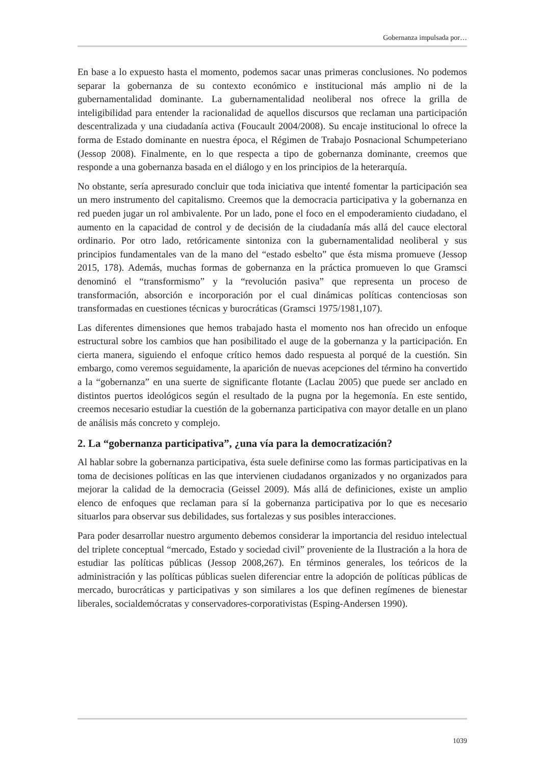Gobernanza impulsada por…
En base a lo expuesto hasta el momento, podemos sacar unas primeras conclusiones. No podemos separar la gobernanza de su contexto económico e institucional más amplio ni de la gubernamentalidad dominante. La gubernamentalidad neoliberal nos ofrece la grilla de inteligibilidad para entender la racionalidad de aquellos discursos que reclaman una participación descentralizada y una ciudadanía activa (Foucault 2004/2008). Su encaje institucional lo ofrece la forma de Estado dominante en nuestra época, el Régimen de Trabajo Posnacional Schumpeteriano (Jessop 2008). Finalmente, en lo que respecta a tipo de gobernanza dominante, creemos que responde a una gobernanza basada en el diálogo y en los principios de la heterarquía.
No obstante, sería apresurado concluir que toda iniciativa que intenté fomentar la participación sea un mero instrumento del capitalismo. Creemos que la democracia participativa y la gobernanza en red pueden jugar un rol ambivalente. Por un lado, pone el foco en el empoderamiento ciudadano, el aumento en la capacidad de control y de decisión de la ciudadanía más allá del cauce electoral ordinario. Por otro lado, retóricamente sintoniza con la gubernamentalidad neoliberal y sus principios fundamentales van de la mano del “estado esbelto” que ésta misma promueve (Jessop 2015, 178). Además, muchas formas de gobernanza en la práctica promueven lo que Gramsci denominó el “transformismo” y la “revolución pasiva” que representa un proceso de transformación, absorción e incorporación por el cual dinámicas políticas contenciosas son transformadas en cuestiones técnicas y burocráticas (Gramsci 1975/1981,107).
Las diferentes dimensiones que hemos trabajado hasta el momento nos han ofrecido un enfoque estructural sobre los cambios que han posibilitado el auge de la gobernanza y la participación. En cierta manera, siguiendo el enfoque crítico hemos dado respuesta al porqué de la cuestión. Sin embargo, como veremos seguidamente, la aparición de nuevas acepciones del término ha convertido a la “gobernanza” en una suerte de significante flotante (Laclau 2005) que puede ser anclado en distintos puertos ideológicos según el resultado de la pugna por la hegemonía. En este sentido, creemos necesario estudiar la cuestión de la gobernanza participativa con mayor detalle en un plano de análisis más concreto y complejo.
2. La “gobernanza participativa”, ¿una vía para la democratización?
Al hablar sobre la gobernanza participativa, ésta suele definirse como las formas participativas en la toma de decisiones políticas en las que intervienen ciudadanos organizados y no organizados para mejorar la calidad de la democracia (Geissel 2009). Más allá de definiciones, existe un amplio elenco de enfoques que reclaman para sí la gobernanza participativa por lo que es necesario situarlos para observar sus debilidades, sus fortalezas y sus posibles interacciones.
Para poder desarrollar nuestro argumento debemos considerar la importancia del residuo intelectual del triplete conceptual “mercado, Estado y sociedad civil” proveniente de la Ilustración a la hora de estudiar las políticas públicas (Jessop 2008,267). En términos generales, los teóricos de la administración y las políticas públicas suelen diferenciar entre la adopción de políticas públicas de mercado, burocráticas y participativas y son similares a los que definen regímenes de bienestar liberales, socialdemócratas y conservadores-corporativistas (Esping-Andersen 1990).
1039